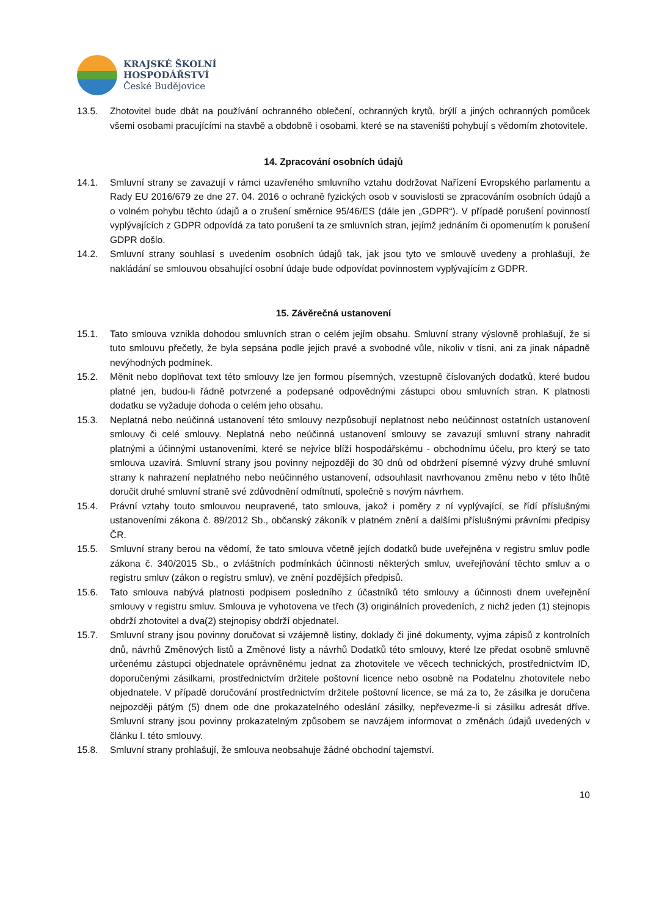KRAJSKÉ ŠKOLNÍ
HOSPODÁŘSTVÍ
České Budějovice
13.5. Zhotovitel bude dbát na používání ochranného oblečení, ochranných krytů, brýlí a jiných ochranných pomůcek všemi osobami pracujícími na stavbě a obdobně i osobami, které se na staveništi pohybují s vědomím zhotovitele.
14. Zpracování osobních údajů
14.1. Smluvní strany se zavazují v rámci uzavřeného smluvního vztahu dodržovat Nařízení Evropského parlamentu a Rady EU 2016/679 ze dne 27. 04. 2016 o ochraně fyzických osob v souvislosti se zpracováním osobních údajů a o volném pohybu těchto údajů a o zrušení směrnice 95/46/ES (dále jen „GDPR“). V případě porušení povinností vyplývajících z GDPR odpovídá za tato porušení ta ze smluvních stran, jejímž jednáním či opomenutím k porušení GDPR došlo.
14.2. Smluvní strany souhlasí s uvedením osobních údajů tak, jak jsou tyto ve smlouvě uvedeny a prohlašují, že nakládání se smlouvou obsahující osobní údaje bude odpovídat povinnostem vyplývajícím z GDPR.
15. Závěrečná ustanovení
15.1. Tato smlouva vznikla dohodou smluvních stran o celém jejím obsahu. Smluvní strany výslovně prohlašují, že si tuto smlouvu přečetly, že byla sepsána podle jejich pravé a svobodné vůle, nikoliv v tísni, ani za jinak nápadně nevýhodných podmínek.
15.2. Měnit nebo doplňovat text této smlouvy lze jen formou písemných, vzestupně číslovaných dodatků, které budou platné jen, budou-li řádně potvrzené a podepsané odpovědnými zástupci obou smluvních stran. K platnosti dodatku se vyžaduje dohoda o celém jeho obsahu.
15.3. Neplatná nebo neúčinná ustanovení této smlouvy nezpůsobují neplatnost nebo neúčinnost ostatních ustanovení smlouvy či celé smlouvy. Neplatná nebo neúčinná ustanovení smlouvy se zavazují smluvní strany nahradit platnými a účinnými ustanoveními, které se nejvíce blíží hospodářskému - obchodnímu účelu, pro který se tato smlouva uzavírá. Smluvní strany jsou povinny nejpozději do 30 dnů od obdržení písemné výzvy druhé smluvní strany k nahrazení neplatného nebo neúčinného ustanovení, odsouhlasit navrhovanou změnu nebo v této lhůtě doručit druhé smluvní straně své zdůvodnění odmítnutí, společně s novým návrhem.
15.4. Právní vztahy touto smlouvou neupravené, tato smlouva, jakož i poměry z ní vyplývající, se řídí příslušnými ustanoveními zákona č. 89/2012 Sb., občanský zákoník v platném znění a dalšími příslušnými právními předpisy ČR.
15.5. Smluvní strany berou na vědomí, že tato smlouva včetně jejích dodatků bude uveřejněna v registru smluv podle zákona č. 340/2015 Sb., o zvláštních podmínkách účinnosti některých smluv, uveřejňování těchto smluv a o registru smluv (zákon o registru smluv), ve znění pozdějších předpisů.
15.6. Tato smlouva nabývá platnosti podpisem posledního z účastníků této smlouvy a účinnosti dnem uveřejnění smlouvy v registru smluv. Smlouva je vyhotovena ve třech (3) originálních provedeních, z nichž jeden (1) stejnopis obdrží zhotovitel a dva(2) stejnopisy obdrží objednatel.
15.7. Smluvní strany jsou povinny doručovat si vzájemně listiny, doklady či jiné dokumenty, vyjma zápisů z kontrolních dnů, návrhů Změnových listů a Změnové listy a návrhů Dodatků této smlouvy, které lze předat osobně smluvně určenému zástupci objednatele oprávněnému jednat za zhotovitele ve věcech technických, prostřednictvím ID, doporučenými zásilkami, prostřednictvím držitele poštovní licence nebo osobně na Podatelnu zhotovitele nebo objednatele. V případě doručování prostřednictvím držitele poštovní licence, se má za to, že zásilka je doručena nejpozději pátým (5) dnem ode dne prokazatelného odeslání zásilky, nepřevezme-li si zásilku adresát dříve. Smluvní strany jsou povinny prokazatelným způsobem se navzájem informovat o změnách údajů uvedených v článku I. této smlouvy.
15.8. Smluvní strany prohlašují, že smlouva neobsahuje žádné obchodní tajemství.
10